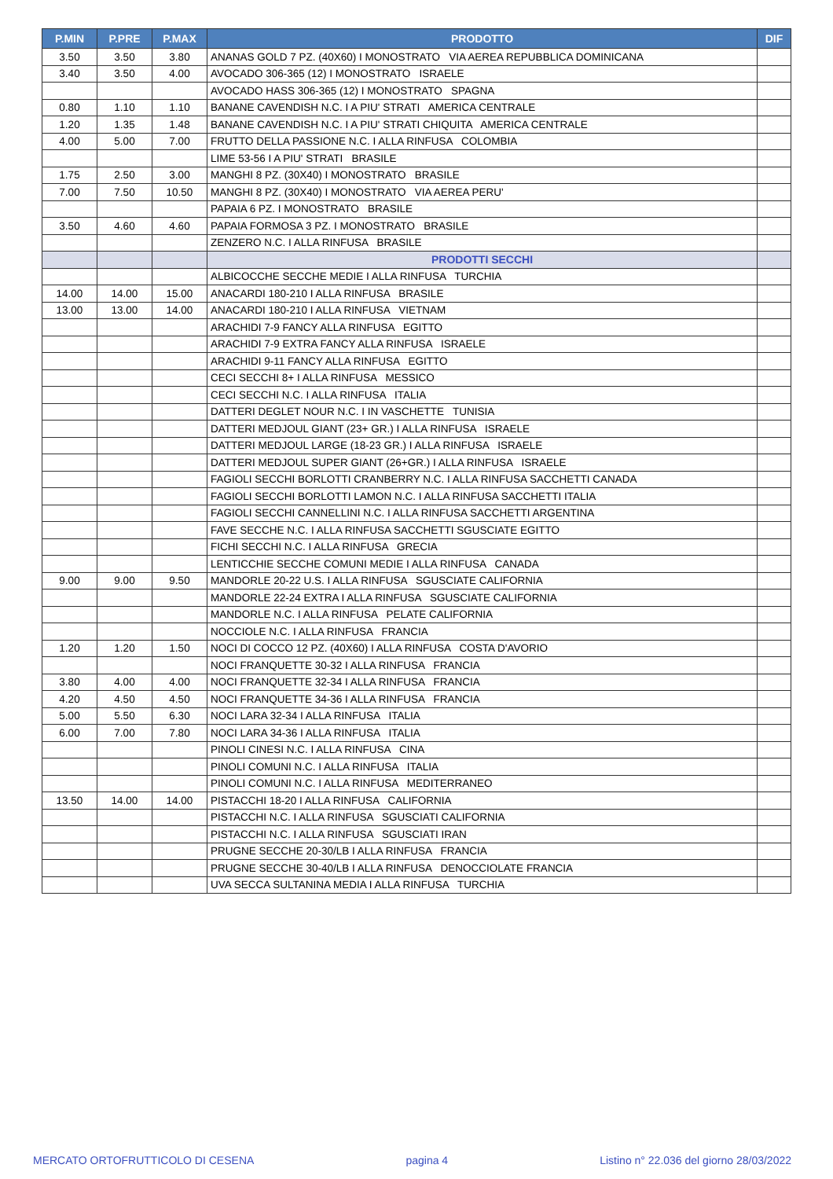| P.MIN | P.PRE | P.MAX | PRODOTTO | DIF |
| --- | --- | --- | --- | --- |
| 3.50 | 3.50 | 3.80 | ANANAS GOLD 7 PZ. (40X60) I MONOSTRATO VIA AEREA REPUBBLICA DOMINICANA | |
| 3.40 | 3.50 | 4.00 | AVOCADO 306-365 (12) I MONOSTRATO ISRAELE | |
| | | | AVOCADO HASS 306-365 (12) I MONOSTRATO SPAGNA | |
| 0.80 | 1.10 | 1.10 | BANANE CAVENDISH N.C. I A PIU' STRATI AMERICA CENTRALE | |
| 1.20 | 1.35 | 1.48 | BANANE CAVENDISH N.C. I A PIU' STRATI CHIQUITA AMERICA CENTRALE | |
| 4.00 | 5.00 | 7.00 | FRUTTO DELLA PASSIONE N.C. I ALLA RINFUSA COLOMBIA | |
| | | | LIME 53-56 I A PIU' STRATI BRASILE | |
| 1.75 | 2.50 | 3.00 | MANGHI 8 PZ. (30X40) I MONOSTRATO BRASILE | |
| 7.00 | 7.50 | 10.50 | MANGHI 8 PZ. (30X40) I MONOSTRATO VIA AEREA PERU' | |
| | | | PAPAIA 6 PZ. I MONOSTRATO BRASILE | |
| 3.50 | 4.60 | 4.60 | PAPAIA FORMOSA 3 PZ. I MONOSTRATO BRASILE | |
| | | | ZENZERO N.C. I ALLA RINFUSA BRASILE | |
| | | | PRODOTTI SECCHI | |
| | | | ALBICOCCHE SECCHE MEDIE I ALLA RINFUSA TURCHIA | |
| 14.00 | 14.00 | 15.00 | ANACARDI 180-210 I ALLA RINFUSA BRASILE | |
| 13.00 | 13.00 | 14.00 | ANACARDI 180-210 I ALLA RINFUSA VIETNAM | |
| | | | ARACHIDI 7-9 FANCY ALLA RINFUSA EGITTO | |
| | | | ARACHIDI 7-9 EXTRA FANCY ALLA RINFUSA ISRAELE | |
| | | | ARACHIDI 9-11 FANCY ALLA RINFUSA EGITTO | |
| | | | CECI SECCHI 8+ I ALLA RINFUSA MESSICO | |
| | | | CECI SECCHI N.C. I ALLA RINFUSA ITALIA | |
| | | | DATTERI DEGLET NOUR N.C. I IN VASCHETTE TUNISIA | |
| | | | DATTERI MEDJOUL GIANT (23+ GR.) I ALLA RINFUSA ISRAELE | |
| | | | DATTERI MEDJOUL LARGE (18-23 GR.) I ALLA RINFUSA ISRAELE | |
| | | | DATTERI MEDJOUL SUPER GIANT (26+GR.) I ALLA RINFUSA ISRAELE | |
| | | | FAGIOLI SECCHI BORLOTTI CRANBERRY N.C. I ALLA RINFUSA SACCHETTI CANADA | |
| | | | FAGIOLI SECCHI BORLOTTI LAMON N.C. I ALLA RINFUSA SACCHETTI ITALIA | |
| | | | FAGIOLI SECCHI CANNELLINI N.C. I ALLA RINFUSA SACCHETTI ARGENTINA | |
| | | | FAVE SECCHE N.C. I ALLA RINFUSA SACCHETTI SGUSCIATE EGITTO | |
| | | | FICHI SECCHI N.C. I ALLA RINFUSA GRECIA | |
| | | | LENTICCHIE SECCHE COMUNI MEDIE I ALLA RINFUSA CANADA | |
| 9.00 | 9.00 | 9.50 | MANDORLE 20-22 U.S. I ALLA RINFUSA SGUSCIATE CALIFORNIA | |
| | | | MANDORLE 22-24 EXTRA I ALLA RINFUSA SGUSCIATE CALIFORNIA | |
| | | | MANDORLE N.C. I ALLA RINFUSA PELATE CALIFORNIA | |
| | | | NOCCIOLE N.C. I ALLA RINFUSA FRANCIA | |
| 1.20 | 1.20 | 1.50 | NOCI DI COCCO 12 PZ. (40X60) I ALLA RINFUSA COSTA D'AVORIO | |
| | | | NOCI FRANQUETTE 30-32 I ALLA RINFUSA FRANCIA | |
| 3.80 | 4.00 | 4.00 | NOCI FRANQUETTE 32-34 I ALLA RINFUSA FRANCIA | |
| 4.20 | 4.50 | 4.50 | NOCI FRANQUETTE 34-36 I ALLA RINFUSA FRANCIA | |
| 5.00 | 5.50 | 6.30 | NOCI LARA 32-34 I ALLA RINFUSA ITALIA | |
| 6.00 | 7.00 | 7.80 | NOCI LARA 34-36 I ALLA RINFUSA ITALIA | |
| | | | PINOLI CINESI N.C. I ALLA RINFUSA CINA | |
| | | | PINOLI COMUNI N.C. I ALLA RINFUSA ITALIA | |
| | | | PINOLI COMUNI N.C. I ALLA RINFUSA MEDITERRANEO | |
| 13.50 | 14.00 | 14.00 | PISTACCHI 18-20 I ALLA RINFUSA CALIFORNIA | |
| | | | PISTACCHI N.C. I ALLA RINFUSA SGUSCIATI CALIFORNIA | |
| | | | PISTACCHI N.C. I ALLA RINFUSA SGUSCIATI IRAN | |
| | | | PRUGNE SECCHE 20-30/LB I ALLA RINFUSA FRANCIA | |
| | | | PRUGNE SECCHE 30-40/LB I ALLA RINFUSA DENOCCIOLATE FRANCIA | |
| | | | UVA SECCA SULTANINA MEDIA I ALLA RINFUSA TURCHIA | |
MERCATO ORTOFRUTTICOLO DI CESENA pagina 4 Listino n° 22.036 del giorno 28/03/2022